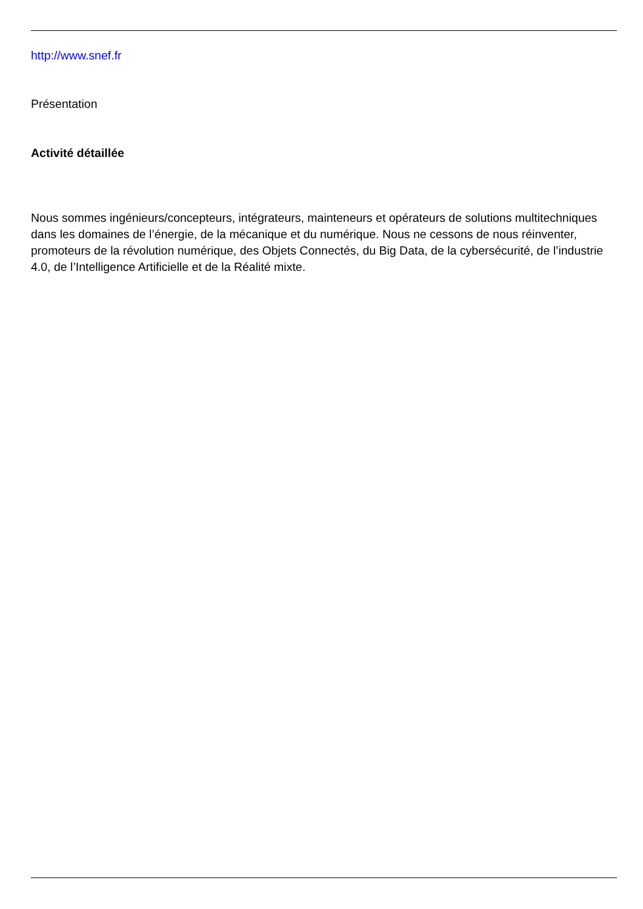http://www.snef.fr
Présentation
Activité détaillée
Nous sommes ingénieurs/concepteurs, intégrateurs, mainteneurs et opérateurs de solutions multitechniques dans les domaines de l’énergie, de la mécanique et du numérique. Nous ne cessons de nous réinventer, promoteurs de la révolution numérique, des Objets Connectés, du Big Data, de la cybersécurité, de l’industrie 4.0, de l’Intelligence Artificielle et de la Réalité mixte.